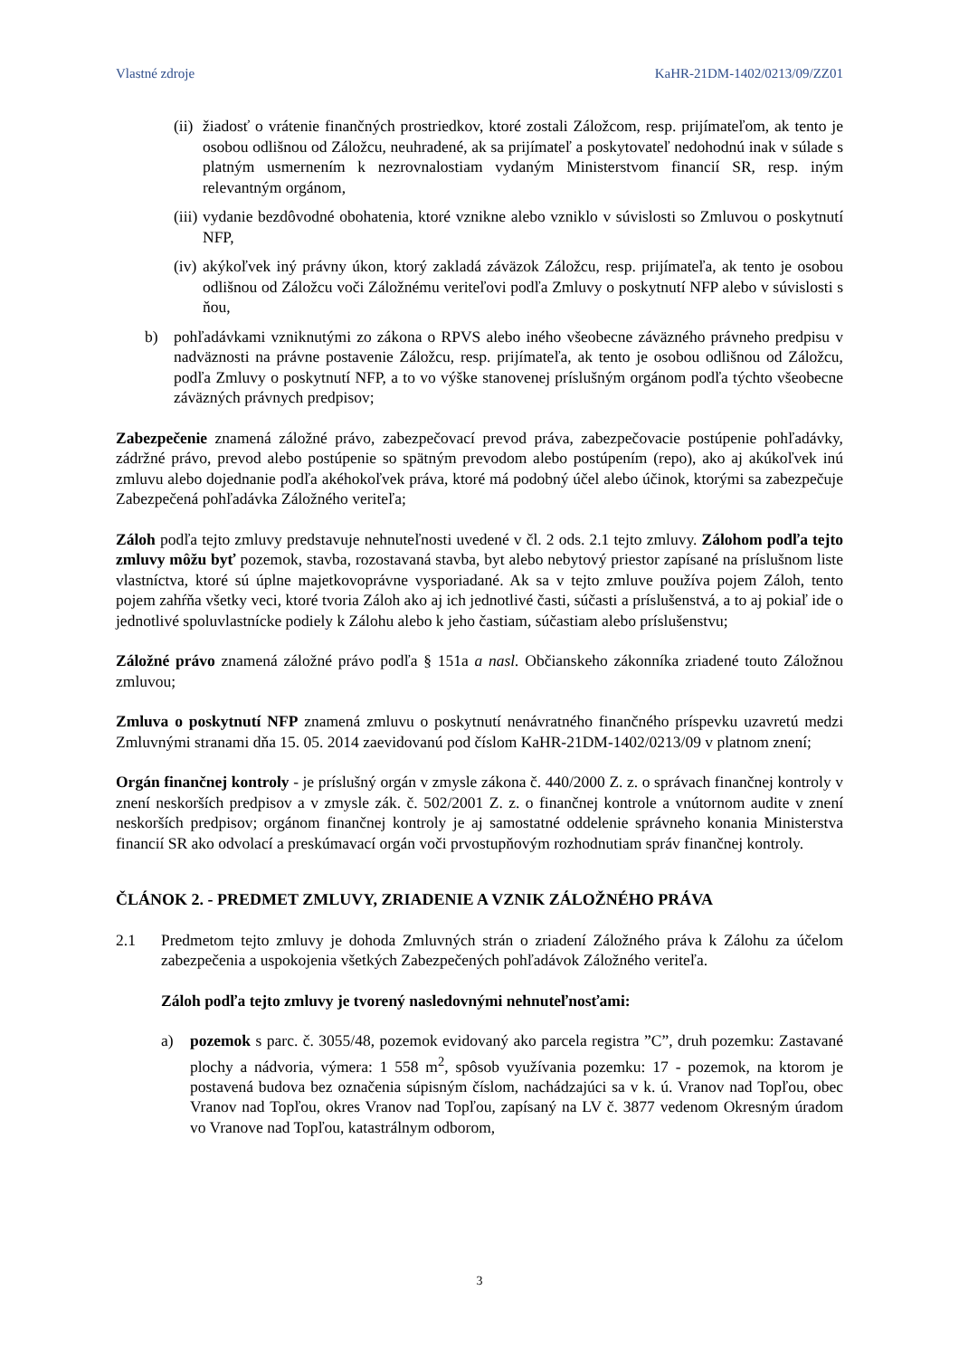Vlastné zdroje KaHR-21DM-1402/0213/09/ZZ01
(ii) žiadosť o vrátenie finančných prostriedkov, ktoré zostali Záložcom, resp. prijímateľom, ak tento je osobou odlišnou od Záložcu, neuhradené, ak sa prijímateľ a poskytovateľ nedohodnú inak v súlade s platným usmernením k nezrovnalostiam vydaným Ministerstvom financií SR, resp. iným relevantným orgánom,
(iii) vydanie bezdôvodné obohatenia, ktoré vznikne alebo vzniklo v súvislosti so Zmluvou o poskytnutí NFP,
(iv) akýkoľvek iný právny úkon, ktorý zakladá záväzok Záložcu, resp. prijímateľa, ak tento je osobou odlišnou od Záložcu voči Záložnému veriteľovi podľa Zmluvy o poskytnutí NFP alebo v súvislosti s ňou,
b) pohľadávkami vzniknutými zo zákona o RPVS alebo iného všeobecne záväzného právneho predpisu v nadväznosti na právne postavenie Záložcu, resp. prijímateľa, ak tento je osobou odlišnou od Záložcu, podľa Zmluvy o poskytnutí NFP, a to vo výške stanovenej príslušným orgánom podľa týchto všeobecne záväzných právnych predpisov;
Zabezpečenie znamená záložné právo, zabezpečovací prevod práva, zabezpečovacie postúpenie pohľadávky, zádržné právo, prevod alebo postúpenie so spätným prevodom alebo postúpením (repo), ako aj akúkoľvek inú zmluvu alebo dojednanie podľa akéhokoľvek práva, ktoré má podobný účel alebo účinok, ktorými sa zabezpečuje Zabezpečená pohľadávka Záložného veriteľa;
Záloh podľa tejto zmluvy predstavuje nehnuteľnosti uvedené v čl. 2 ods. 2.1 tejto zmluvy. Zálohom podľa tejto zmluvy môžu byť pozemok, stavba, rozostavaná stavba, byt alebo nebytový priestor zapísané na príslušnom liste vlastníctva, ktoré sú úplne majetkovoprávne vysporiadané. Ak sa v tejto zmluve používa pojem Záloh, tento pojem zahŕňa všetky veci, ktoré tvoria Záloh ako aj ich jednotlivé časti, súčasti a príslušenstvá, a to aj pokiaľ ide o jednotlivé spoluvlastnícke podiely k Zálohu alebo k jeho častiam, súčastiam alebo príslušenstvu;
Záložné právo znamená záložné právo podľa § 151a a nasl. Občianskeho zákonníka zriadené touto Záložnou zmluvou;
Zmluva o poskytnutí NFP znamená zmluvu o poskytnutí nenávratného finančného príspevku uzavretú medzi Zmluvnými stranami dňa 15. 05. 2014 zaevidovanú pod číslom KaHR-21DM-1402/0213/09 v platnom znení;
Orgán finančnej kontroly - je príslušný orgán v zmysle zákona č. 440/2000 Z. z. o správach finančnej kontroly v znení neskorších predpisov a v zmysle zák. č. 502/2001 Z. z. o finančnej kontrole a vnútornom audite v znení neskorších predpisov; orgánom finančnej kontroly je aj samostatné oddelenie správneho konania Ministerstva financií SR ako odvolací a preskúmavací orgán voči prvostupňovým rozhodnutiam správ finančnej kontroly.
ČLÁNOK 2. - PREDMET ZMLUVY, ZRIADENIE A VZNIK ZÁLOŽNÉHO PRÁVA
2.1 Predmetom tejto zmluvy je dohoda Zmluvných strán o zriadení Záložného práva k Zálohu za účelom zabezpečenia a uspokojenia všetkých Zabezpečených pohľadávok Záložného veriteľa.
Záloh podľa tejto zmluvy je tvorený nasledovnými nehnuteľnosťami:
a) pozemok s parc. č. 3055/48, pozemok evidovaný ako parcela registra ”C”, druh pozemku: Zastavané plochy a nádvoria, výmera: 1 558 m<sup>2</sup>, spôsob využívania pozemku: 17 - pozemok, na ktorom je postavená budova bez označenia súpisným číslom, nachádzajúci sa v k. ú. Vranov nad Topľou, obec Vranov nad Topľou, okres Vranov nad Topľou, zapísaný na LV č. 3877 vedenom Okresným úradom vo Vranove nad Topľou, katastrálnym odborom,
3